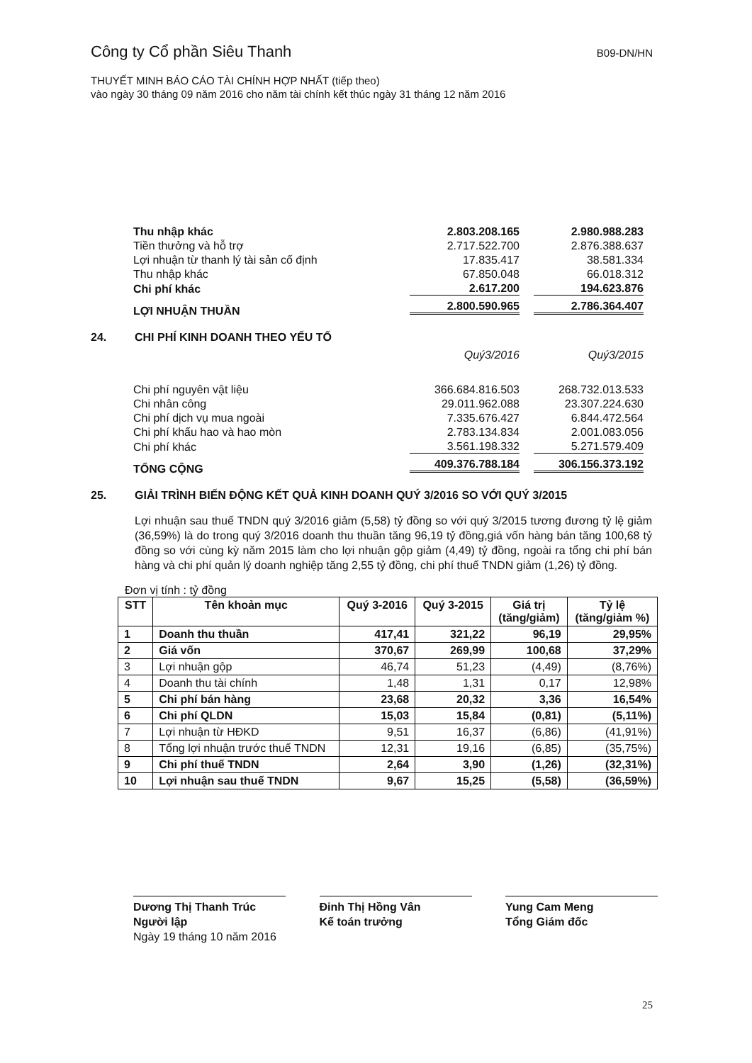Công ty Cổ phần Siêu Thanh B09-DN/HN
THUYẾT MINH BÁO CÁO TÀI CHÍNH HỢP NHẤT (tiếp theo)
vào ngày 30 tháng 09 năm 2016 cho năm tài chính kết thúc ngày 31 tháng 12 năm 2016
| Thu nhập khác | 2.803.208.165 | 2.980.988.283 |
| Tiền thưởng và hỗ trợ | 2.717.522.700 | 2.876.388.637 |
| Lợi nhuận từ thanh lý tài sản cố định | 17.835.417 | 38.581.334 |
| Thu nhập khác | 67.850.048 | 66.018.312 |
| Chi phí khác | 2.617.200 | 194.623.876 |
| LỢI NHUẬN THUẦN | 2.800.590.965 | 2.786.364.407 |
24. CHI PHÍ KINH DOANH THEO YẾU TỐ
| | Quý3/2016 | Quý3/2015 |
| Chi phí nguyên vật liệu | 366.684.816.503 | 268.732.013.533 |
| Chi nhân công | 29.011.962.088 | 23.307.224.630 |
| Chi phí dịch vụ mua ngoài | 7.335.676.427 | 6.844.472.564 |
| Chi phí khấu hao và hao mòn | 2.783.134.834 | 2.001.083.056 |
| Chi phí khác | 3.561.198.332 | 5.271.579.409 |
| TỔNG CỘNG | 409.376.788.184 | 306.156.373.192 |
25. GIẢI TRÌNH BIẾN ĐỘNG KẾT QUẢ KINH DOANH QUÝ 3/2016 SO VỚI QUÝ 3/2015
Lợi nhuận sau thuế TNDN quý 3/2016 giảm (5,58) tỷ đồng so với quý 3/2015 tương đương tỷ lệ giảm (36,59%) là do trong quý 3/2016 doanh thu thuần tăng 96,19 tỷ đồng,giá vốn hàng bán tăng 100,68 tỷ đồng so với cùng kỳ năm 2015 làm cho lợi nhuận gộp giảm (4,49) tỷ đồng, ngoài ra tổng chi phí bán hàng và chi phí quản lý doanh nghiệp tăng 2,55 tỷ đồng, chi phí thuế TNDN giảm (1,26) tỷ đồng.
Đơn vị tính : tỷ đồng
| STT | Tên khoản mục | Quý 3-2016 | Quý 3-2015 | Giá trị (tăng/giảm) | Tỷ lệ (tăng/giảm %) |
| --- | --- | --- | --- | --- | --- |
| 1 | Doanh thu thuần | 417,41 | 321,22 | 96,19 | 29,95% |
| 2 | Giá vốn | 370,67 | 269,99 | 100,68 | 37,29% |
| 3 | Lợi nhuận gộp | 46,74 | 51,23 | (4,49) | (8,76%) |
| 4 | Doanh thu tài chính | 1,48 | 1,31 | 0,17 | 12,98% |
| 5 | Chi phí bán hàng | 23,68 | 20,32 | 3,36 | 16,54% |
| 6 | Chi phí QLDN | 15,03 | 15,84 | (0,81) | (5,11%) |
| 7 | Lợi nhuận từ HĐKD | 9,51 | 16,37 | (6,86) | (41,91%) |
| 8 | Tổng lợi nhuận trước thuế TNDN | 12,31 | 19,16 | (6,85) | (35,75%) |
| 9 | Chi phí thuế TNDN | 2,64 | 3,90 | (1,26) | (32,31%) |
| 10 | Lợi nhuận sau thuế TNDN | 9,67 | 15,25 | (5,58) | (36,59%) |
Dương Thị Thanh Trúc
Người lập
Ngày 19 tháng 10 năm 2016
Đinh Thị Hồng Vân
Kế toán trưởng
Yung Cam Meng
Tổng Giám đốc
25